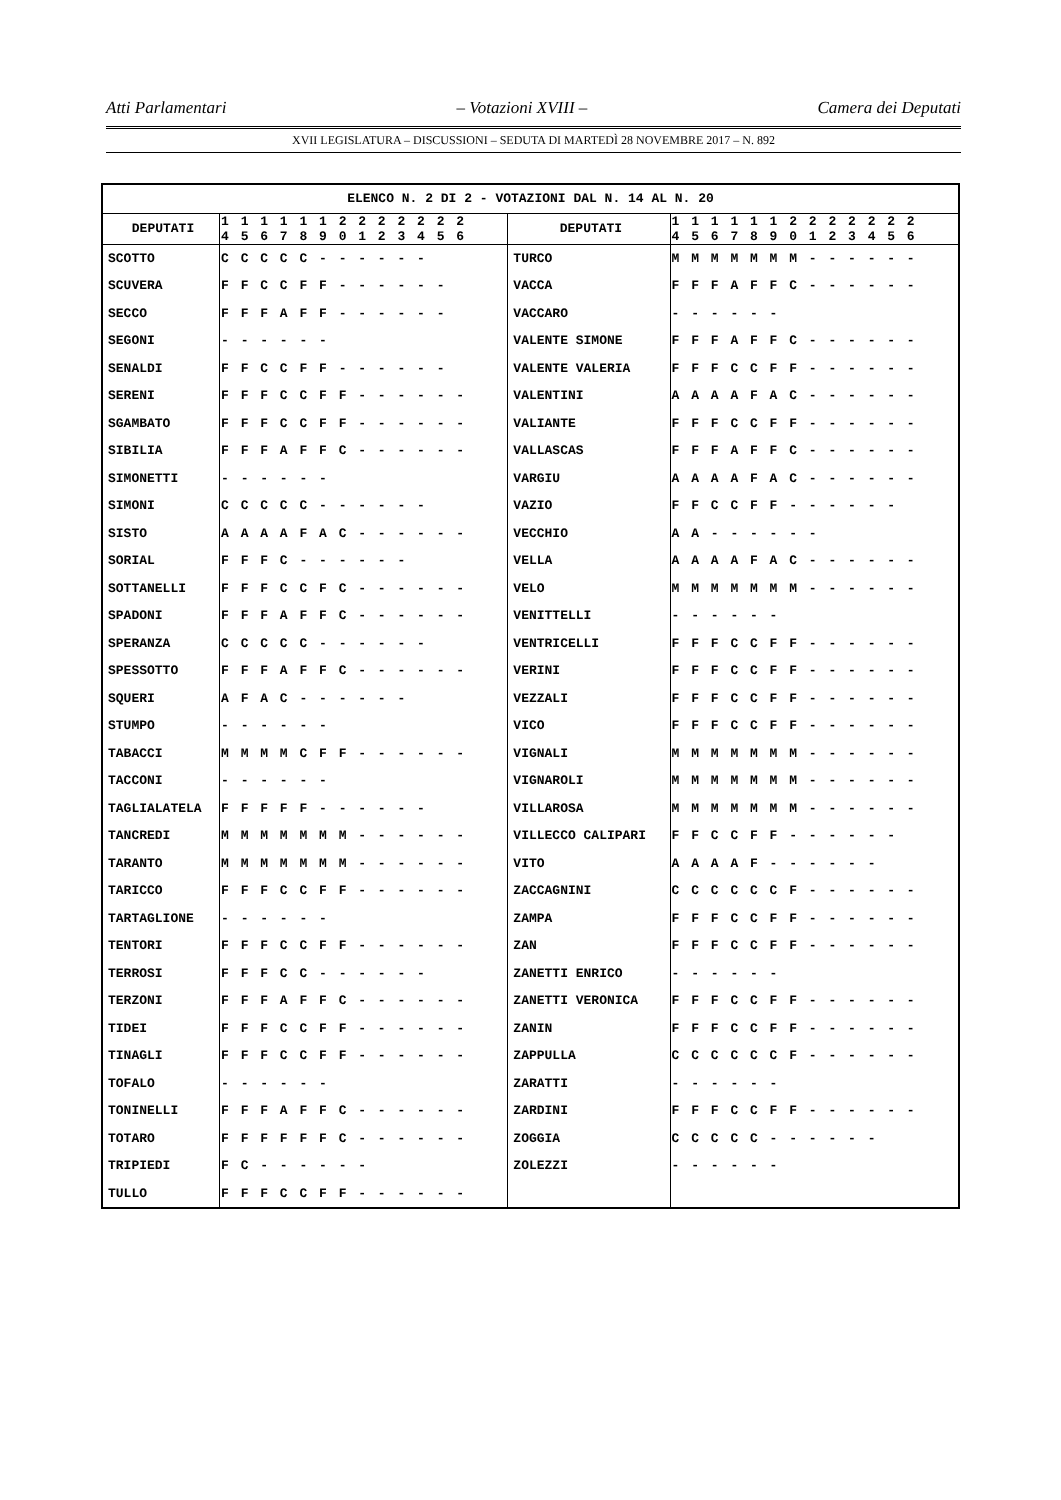Atti Parlamentari – Votazioni XVIII – Camera dei Deputati
XVII LEGISLATURA – DISCUSSIONI – SEDUTA DI MARTEDÌ 28 NOVEMBRE 2017 – N. 892
| ELENCO N. 2 DI 2 - VOTAZIONI DAL N. 14 AL N. 20 | | | |
| --- | --- | --- | --- |
| DEPUTATI | 1 1 1 1 1 1 2 2 2 2 2 2 2 4 5 6 7 8 9 0 1 2 3 4 5 6 | DEPUTATI | 1 1 1 1 1 1 2 2 2 2 2 2 2 4 5 6 7 8 9 0 1 2 3 4 5 6 |
| SCOTTO | C C C C C - - - - - - | TURCO | M M M M M M M - - - - - - |
| SCUVERA | F F C C F F - - - - - - | VACCA | F F F A F F C - - - - - - |
| SECCO | F F F A F F - - - - - - | VACCARO | - - - - - - |
| SEGONI | - - - - - - | VALENTE SIMONE | F F F A F F C - - - - - - |
| SENALDI | F F C C F F - - - - - - | VALENTE VALERIA | F F F C C F F - - - - - - |
| SERENI | F F F C C F F - - - - - - | VALENTINI | A A A A F A C - - - - - - |
| SGAMBATO | F F F C C F F - - - - - - | VALIANTE | F F F C C F F - - - - - - |
| SIBILIA | F F F A F F C - - - - - - | VALLASCAS | F F F A F F C - - - - - - |
| SIMONETTI | - - - - - - | VARGIU | A A A A F A C - - - - - - |
| SIMONI | C C C C C - - - - - - | VAZIO | F F C C F F - - - - - - |
| SISTO | A A A A F A C - - - - - - | VECCHIO | A A - - - - - - |
| SORIAL | F F F C - - - - - - | VELLA | A A A A F A C - - - - - - |
| SOTTANELLI | F F F C C F C - - - - - - | VELO | M M M M M M M - - - - - - |
| SPADONI | F F F A F F C - - - - - - | VENITTELLI | - - - - - - |
| SPERANZA | C C C C C - - - - - - | VENTRICELLI | F F F C C F F - - - - - - |
| SPESSOTTO | F F F A F F C - - - - - - | VERINI | F F F C C F F - - - - - - |
| SQUERI | A F A C - - - - - - | VEZZALI | F F F C C F F - - - - - - |
| STUMPO | - - - - - - | VICO | F F F C C F F - - - - - - |
| TABACCI | M M M M C F F - - - - - - | VIGNALI | M M M M M M M - - - - - - |
| TACCONI | - - - - - - | VIGNAROLI | M M M M M M M - - - - - - |
| TAGLIALATELA | F F F F F - - - - - - | VILLAROSA | M M M M M M M - - - - - - |
| TANCREDI | M M M M M M M - - - - - - | VILLECCO CALIPARI | F F C C F F - - - - - - |
| TARANTO | M M M M M M M - - - - - - | VITO | A A A A F - - - - - - |
| TARICCO | F F F C C F F - - - - - - | ZACCAGNINI | C C C C C C F - - - - - - |
| TARTAGLIONE | - - - - - - | ZAMPA | F F F C C F F - - - - - - |
| TENTORI | F F F C C F F - - - - - - | ZAN | F F F C C F F - - - - - - |
| TERROSI | F F F C C - - - - - - | ZANETTI ENRICO | - - - - - - |
| TERZONI | F F F A F F C - - - - - - | ZANETTI VERONICA | F F F C C F F - - - - - - |
| TIDEI | F F F C C F F - - - - - - | ZANIN | F F F C C F F - - - - - - |
| TINAGLI | F F F C C F F - - - - - - | ZAPPULLA | C C C C C C F - - - - - - |
| TOFALO | - - - - - - | ZARATTI | - - - - - - |
| TONINELLI | F F F A F F C - - - - - - | ZARDINI | F F F C C F F - - - - - - |
| TOTARO | F F F F F F C - - - - - - | ZOGGIA | C C C C C - - - - - - |
| TRIPIEDI | F C - - - - - - | ZOLEZZI | - - - - - - |
| TULLO | F F F C C F F - - - - - - | | |